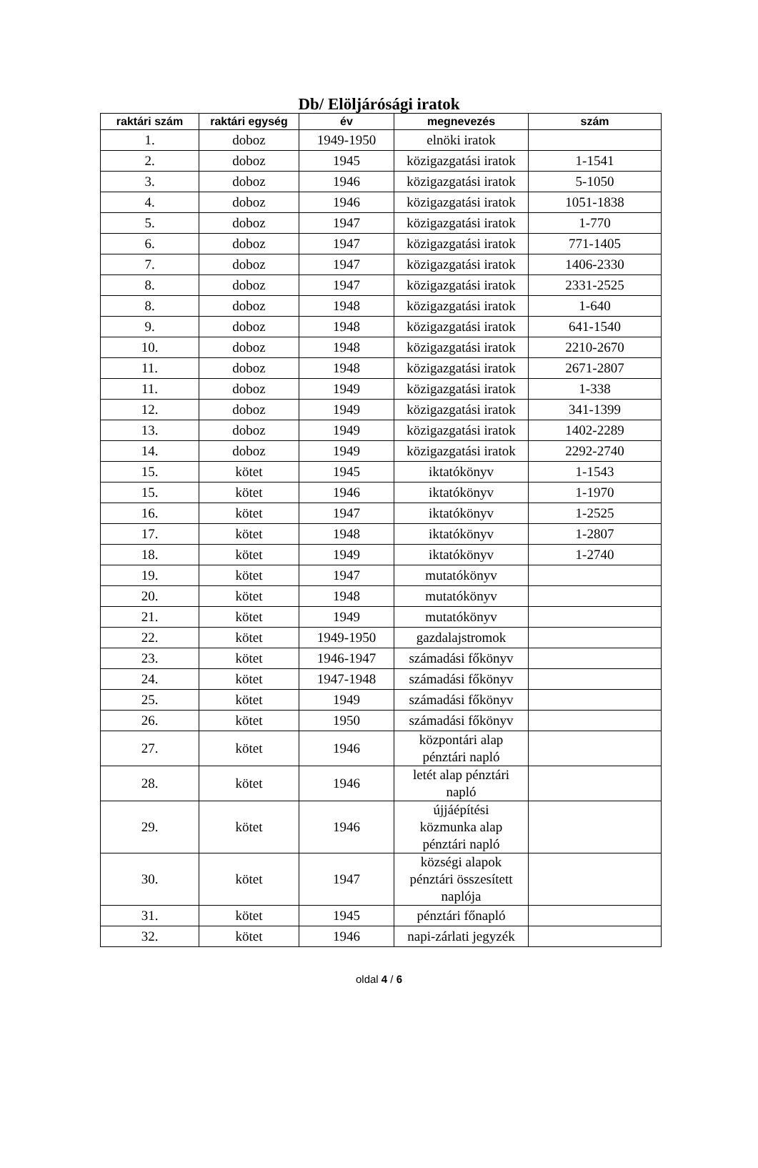Db/ Elöljárósági iratok
| raktári szám | raktári egység | év | megnevezés | szám |
| --- | --- | --- | --- | --- |
| 1. | doboz | 1949-1950 | elnöki iratok | |
| 2. | doboz | 1945 | közigazgatási iratok | 1-1541 |
| 3. | doboz | 1946 | közigazgatási iratok | 5-1050 |
| 4. | doboz | 1946 | közigazgatási iratok | 1051-1838 |
| 5. | doboz | 1947 | közigazgatási iratok | 1-770 |
| 6. | doboz | 1947 | közigazgatási iratok | 771-1405 |
| 7. | doboz | 1947 | közigazgatási iratok | 1406-2330 |
| 8. | doboz | 1947 | közigazgatási iratok | 2331-2525 |
| 8. | doboz | 1948 | közigazgatási iratok | 1-640 |
| 9. | doboz | 1948 | közigazgatási iratok | 641-1540 |
| 10. | doboz | 1948 | közigazgatási iratok | 2210-2670 |
| 11. | doboz | 1948 | közigazgatási iratok | 2671-2807 |
| 11. | doboz | 1949 | közigazgatási iratok | 1-338 |
| 12. | doboz | 1949 | közigazgatási iratok | 341-1399 |
| 13. | doboz | 1949 | közigazgatási iratok | 1402-2289 |
| 14. | doboz | 1949 | közigazgatási iratok | 2292-2740 |
| 15. | kötet | 1945 | iktatókönyv | 1-1543 |
| 15. | kötet | 1946 | iktatókönyv | 1-1970 |
| 16. | kötet | 1947 | iktatókönyv | 1-2525 |
| 17. | kötet | 1948 | iktatókönyv | 1-2807 |
| 18. | kötet | 1949 | iktatókönyv | 1-2740 |
| 19. | kötet | 1947 | mutatókönyv | |
| 20. | kötet | 1948 | mutatókönyv | |
| 21. | kötet | 1949 | mutatókönyv | |
| 22. | kötet | 1949-1950 | gazdalajstromok | |
| 23. | kötet | 1946-1947 | számadási főkönyv | |
| 24. | kötet | 1947-1948 | számadási főkönyv | |
| 25. | kötet | 1949 | számadási főkönyv | |
| 26. | kötet | 1950 | számadási főkönyv | |
| 27. | kötet | 1946 | központári alap pénztári napló | |
| 28. | kötet | 1946 | letét alap pénztári napló | |
| 29. | kötet | 1946 | újjáépítési közmunka alap pénztári napló | |
| 30. | kötet | 1947 | községi alapok pénztári összesített naplója | |
| 31. | kötet | 1945 | pénztári főnapló | |
| 32. | kötet | 1946 | napi-zárlati jegyzék | |
oldal 4 / 6